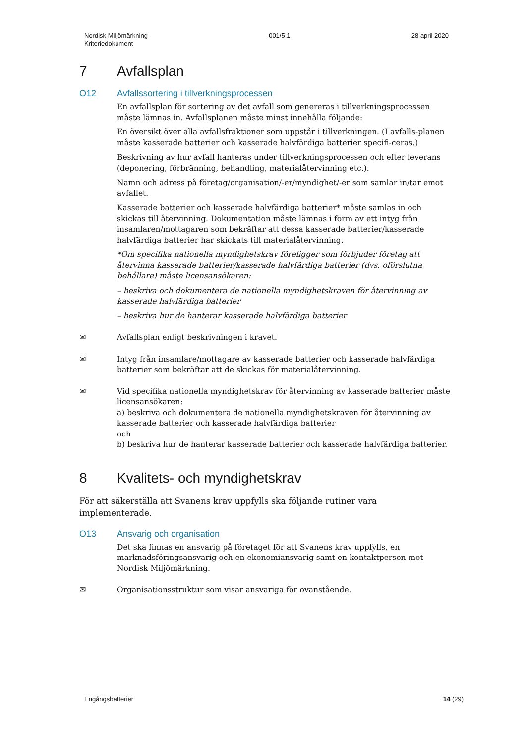Nordisk Miljömärkning
Kriteriedokument
001/5.1 28 april 2020
7 Avfallsplan
O12 Avfallssortering i tillverkningsprocessen
En avfallsplan för sortering av det avfall som genereras i tillverkningsprocessen måste lämnas in. Avfallsplanen måste minst innehålla följande:
En översikt över alla avfallsfraktioner som uppstår i tillverkningen. (I avfalls-planen måste kasserade batterier och kasserade halvfärdiga batterier specifi-ceras.)
Beskrivning av hur avfall hanteras under tillverkningsprocessen och efter leverans (deponering, förbränning, behandling, materialåtervinning etc.).
Namn och adress på företag/organisation/-er/myndighet/-er som samlar in/tar emot avfallet.
Kasserade batterier och kasserade halvfärdiga batterier* måste samlas in och skickas till återvinning. Dokumentation måste lämnas i form av ett intyg från insamlaren/mottagaren som bekräftar att dessa kasserade batterier/kasserade halvfärdiga batterier har skickats till materialåtervinning.
*Om specifika nationella myndighetskrav föreligger som förbjuder företag att återvinna kasserade batterier/kasserade halvfärdiga batterier (dvs. oförslutna behållare) måste licensansökaren:
– beskriva och dokumentera de nationella myndighetskraven för återvinning av kasserade halvfärdiga batterier
– beskriva hur de hanterar kasserade halvfärdiga batterier
✉ Avfallsplan enligt beskrivningen i kravet.
✉ Intyg från insamlare/mottagare av kasserade batterier och kasserade halvfärdiga batterier som bekräftar att de skickas för materialåtervinning.
✉ Vid specifika nationella myndighetskrav för återvinning av kasserade batterier måste licensansökaren:
a) beskriva och dokumentera de nationella myndighetskraven för återvinning av kasserade batterier och kasserade halvfärdiga batterier
och
b) beskriva hur de hanterar kasserade batterier och kasserade halvfärdiga batterier.
8 Kvalitets- och myndighetskrav
För att säkerställa att Svanens krav uppfylls ska följande rutiner vara implementerade.
O13 Ansvarig och organisation
Det ska finnas en ansvarig på företaget för att Svanens krav uppfylls, en marknadsföringsansvarig och en ekonomiansvarig samt en kontaktperson mot Nordisk Miljömärkning.
✉ Organisationsstruktur som visar ansvariga för ovanstående.
Engångsbatterier 14 (29)